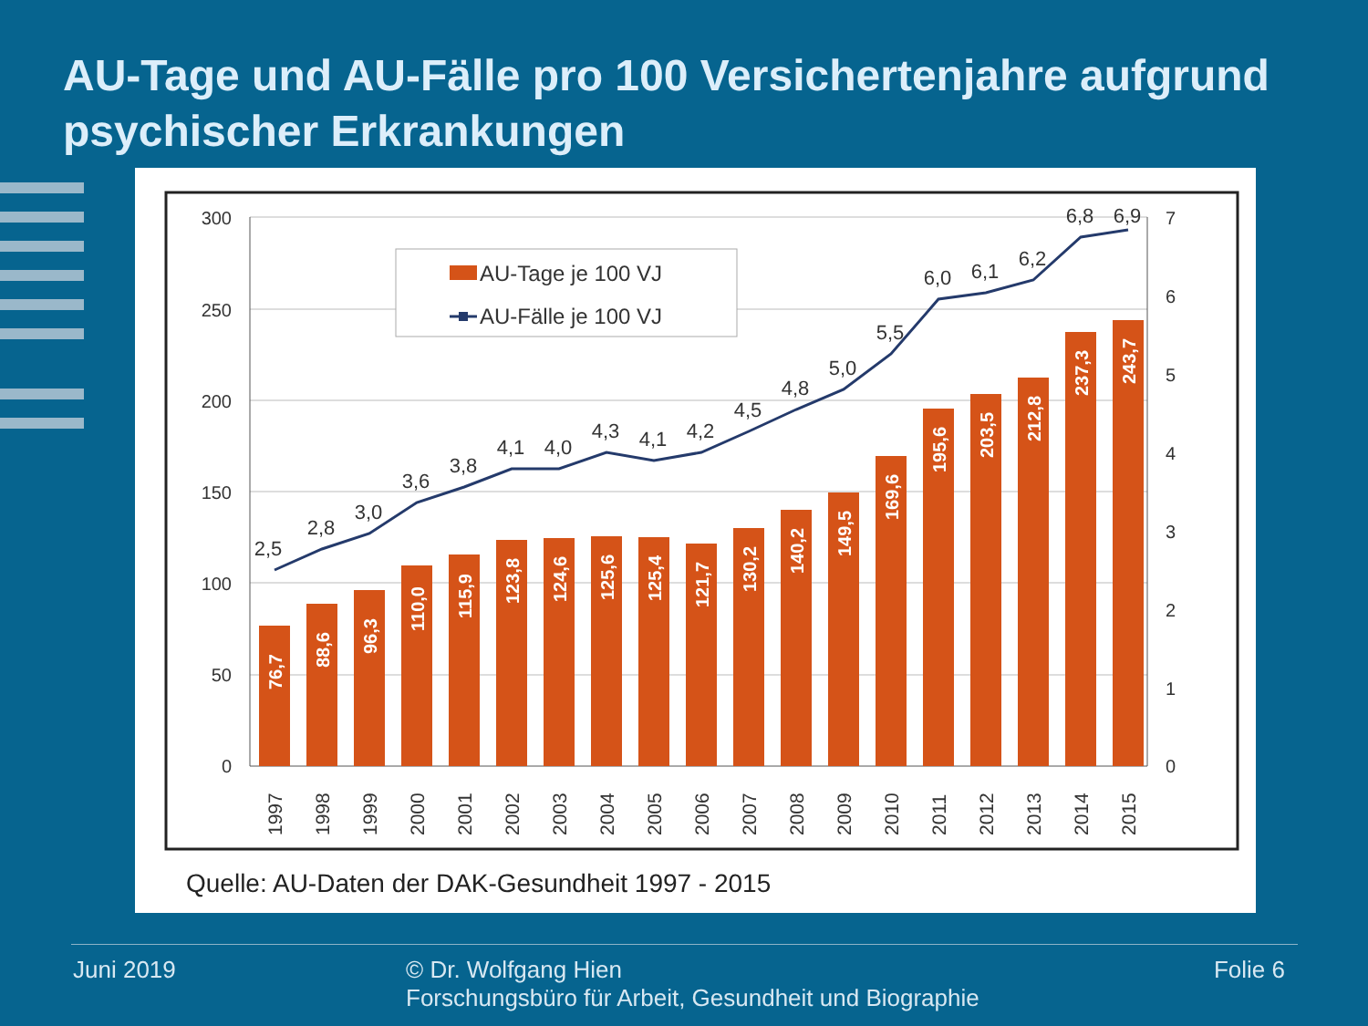AU-Tage und AU-Fälle pro 100 Versichertenjahre aufgrund psychischer Erkrankungen
300
250
200
150
100
50
0
7
6
5
4
3
2
1
0
76,7
88,6
96,3
110,0
115,9
123,8
124,6
125,6
125,4
121,7
130,2
140,2
149,5
169,6
195,6
203,5
212,8
237,3
243,7
2,5
2,8
3,0
3,6
3,8
4,1
4,0
4,3
4,1
4,2
4,5
4,8
5,0
5,5
6,0
6,1
6,2
6,8
6,9
1997
1998
1999
2000
2001
2002
2003
2004
2005
2006
2007
2008
2009
2010
2011
2012
2013
2014
2015
AU-Tage je 100 VJ
AU-Fälle je 100 VJ
Quelle: AU-Daten der DAK-Gesundheit 1997 - 2015
Juni 2019 © Dr. Wolfgang Hien
Forschungsbüro für Arbeit, Gesundheit und Biographie Folie 6